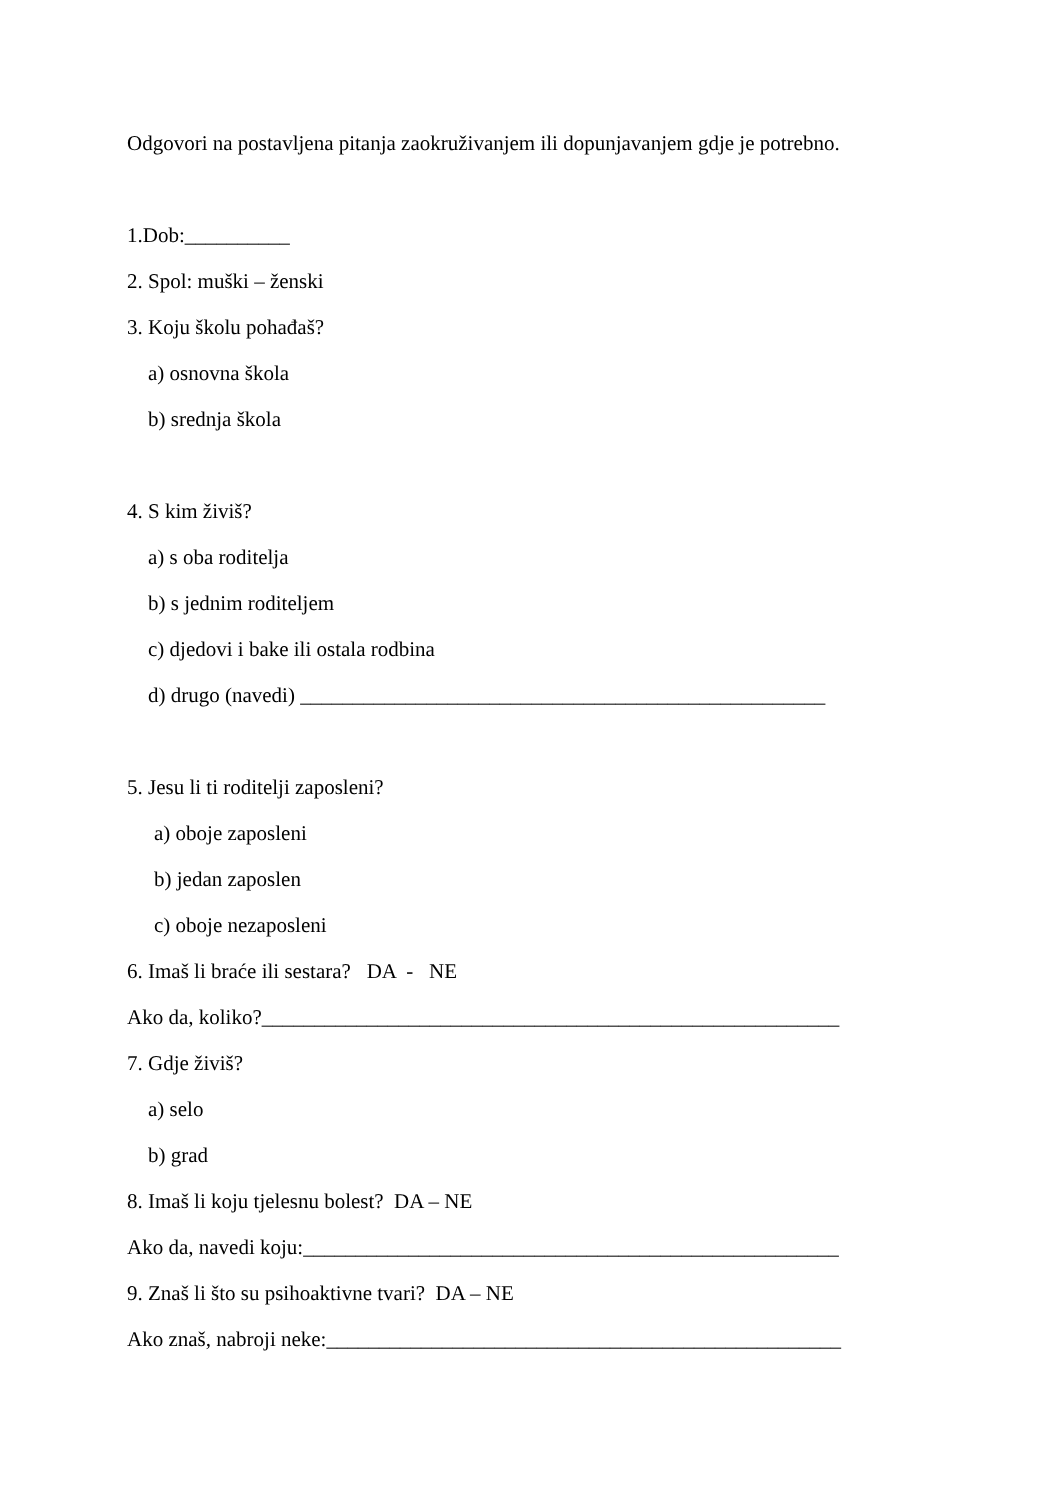Odgovori na postavljena pitanja zaokruživanjem ili dopunjavanjem gdje je potrebno.
1.Dob:__________
2. Spol: muški – ženski
3. Koju školu pohađaš?
a) osnovna škola
b) srednja škola
4. S kim živiš?
a) s oba roditelja
b) s jednim roditeljem
c) djedovi i bake ili ostala rodbina
d) drugo (navedi) __________________________________________________
5. Jesu li ti roditelji zaposleni?
a) oboje zaposleni
b) jedan zaposlen
c) oboje nezaposleni
6. Imaš li braće ili sestara? DA - NE
Ako da, koliko?_______________________________________________________
7. Gdje živiš?
a) selo
b) grad
8. Imaš li koju tjelesnu bolest? DA – NE
Ako da, navedi koju:___________________________________________________
9. Znaš li što su psihoaktivne tvari? DA – NE
Ako znaš, nabroji neke:_________________________________________________